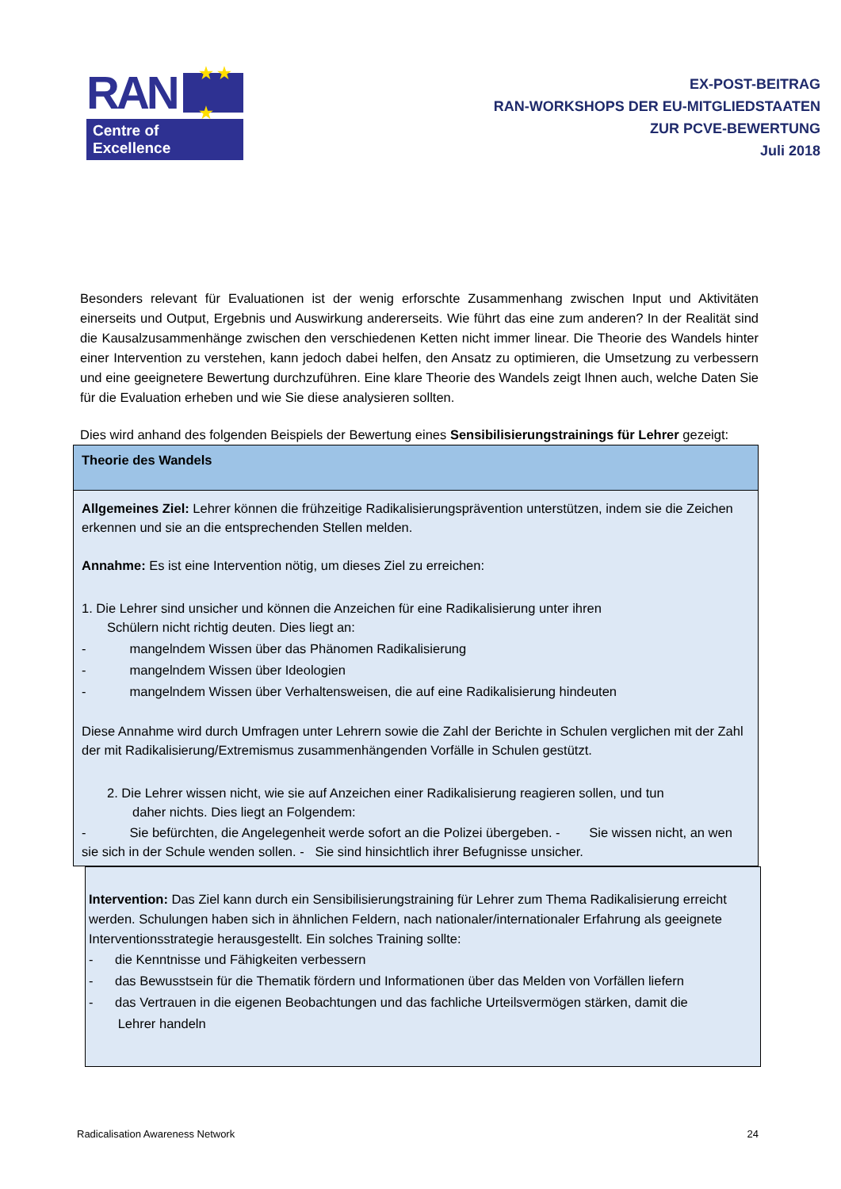RAN ★ ★ ★
Centre of Excellence
EX-POST-BEITRAG
RAN-WORKSHOPS DER EU-MITGLIEDSTAATEN
ZUR PCVE-BEWERTUNG
Juli 2018
Besonders relevant für Evaluationen ist der wenig erforschte Zusammenhang zwischen Input und Aktivitäten einerseits und Output, Ergebnis und Auswirkung andererseits. Wie führt das eine zum anderen? In der Realität sind die Kausalzusammenhänge zwischen den verschiedenen Ketten nicht immer linear. Die Theorie des Wandels hinter einer Intervention zu verstehen, kann jedoch dabei helfen, den Ansatz zu optimieren, die Umsetzung zu verbessern und eine geeignetere Bewertung durchzuführen. Eine klare Theorie des Wandels zeigt Ihnen auch, welche Daten Sie für die Evaluation erheben und wie Sie diese analysieren sollten.
Dies wird anhand des folgenden Beispiels der Bewertung eines Sensibilisierungstrainings für Lehrer gezeigt:
| Theorie des Wandels |
| Allgemeines Ziel: Lehrer können die frühzeitige Radikalisierungsprävention unterstützen, indem sie die Zeichen erkennen und sie an die entsprechenden Stellen melden. Annahme: Es ist eine Intervention nötig, um dieses Ziel zu erreichen: 1. Die Lehrer sind unsicher und können die Anzeichen für eine Radikalisierung unter ihren Schülern nicht richtig deuten. Dies liegt an: - mangelndem Wissen über das Phänomen Radikalisierung - mangelndem Wissen über Ideologien - mangelndem Wissen über Verhaltensweisen, die auf eine Radikalisierung hindeuten Diese Annahme wird durch Umfragen unter Lehrern sowie die Zahl der Berichte in Schulen verglichen mit der Zahl der mit Radikalisierung/Extremismus zusammenhängenden Vorfälle in Schulen gestützt. 2. Die Lehrer wissen nicht, wie sie auf Anzeichen einer Radikalisierung reagieren sollen, und tun daher nichts. Dies liegt an Folgendem: - Sie befürchten, die Angelegenheit werde sofort an die Polizei übergeben. - Sie wissen nicht, an wen sie sich in der Schule wenden sollen. - Sie sind hinsichtlich ihrer Befugnisse unsicher. |
Intervention: Das Ziel kann durch ein Sensibilisierungstraining für Lehrer zum Thema Radikalisierung erreicht werden. Schulungen haben sich in ähnlichen Feldern, nach nationaler/internationaler Erfahrung als geeignete Interventionsstrategie herausgestellt. Ein solches Training sollte:
- die Kenntnisse und Fähigkeiten verbessern
- das Bewusstsein für die Thematik fördern und Informationen über das Melden von Vorfällen liefern
- das Vertrauen in die eigenen Beobachtungen und das fachliche Urteilsvermögen stärken, damit die
Lehrer handeln
Radicalisation Awareness Network 24